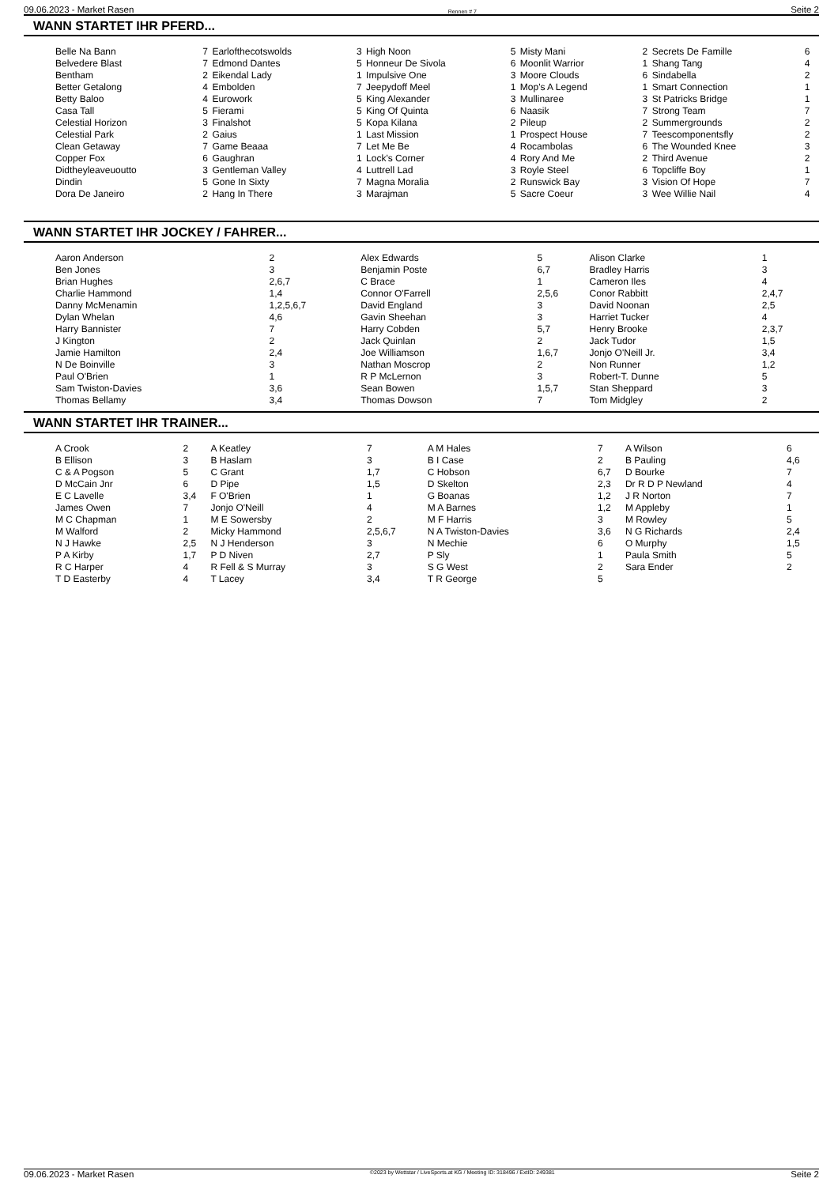09.06.2023 - Market Rasen Rennen # 7 Seite 2
WANN STARTET IHR PFERD...
| Belle Na Bann | 7 | Earlofthecotswolds | 3 | High Noon | 5 | Misty Mani | 2 | Secrets De Famille | 6 |
| Belvedere Blast | 7 | Edmond Dantes | 5 | Honneur De Sivola | 6 | Moonlit Warrior | 1 | Shang Tang | 4 |
| Bentham | 2 | Eikendal Lady | 1 | Impulsive One | 3 | Moore Clouds | 6 | Sindabella | 2 |
| Better Getalong | 4 | Embolden | 7 | Jeepydoff Meel | 1 | Mop's A Legend | 1 | Smart Connection | 1 |
| Betty Baloo | 4 | Eurowork | 5 | King Alexander | 3 | Mullinaree | 3 | St Patricks Bridge | 1 |
| Casa Tall | 5 | Fierami | 5 | King Of Quinta | 6 | Naasik | 7 | Strong Team | 7 |
| Celestial Horizon | 3 | Finalshot | 5 | Kopa Kilana | 2 | Pileup | 2 | Summergrounds | 2 |
| Celestial Park | 2 | Gaius | 1 | Last Mission | 1 | Prospect House | 7 | Teescomponentsfly | 2 |
| Clean Getaway | 7 | Game Beaaa | 7 | Let Me Be | 4 | Rocambolas | 6 | The Wounded Knee | 3 |
| Copper Fox | 6 | Gaughran | 1 | Lock's Corner | 4 | Rory And Me | 2 | Third Avenue | 2 |
| Didtheyleaveuoutto | 3 | Gentleman Valley | 4 | Luttrell Lad | 3 | Royle Steel | 6 | Topcliffe Boy | 1 |
| Dindin | 5 | Gone In Sixty | 7 | Magna Moralia | 2 | Runswick Bay | 3 | Vision Of Hope | 7 |
| Dora De Janeiro | 2 | Hang In There | 3 | Marajman | 5 | Sacre Coeur | 3 | Wee Willie Nail | 4 |
WANN STARTET IHR JOCKEY / FAHRER...
| Aaron Anderson | 2 | Alex Edwards | 5 | Alison Clarke | 1 |
| Ben Jones | 3 | Benjamin Poste | 6,7 | Bradley Harris | 3 |
| Brian Hughes | 2,6,7 | C Brace | 1 | Cameron Iles | 4 |
| Charlie Hammond | 1,4 | Connor O'Farrell | 2,5,6 | Conor Rabbitt | 2,4,7 |
| Danny McMenamin | 1,2,5,6,7 | David England | 3 | David Noonan | 2,5 |
| Dylan Whelan | 4,6 | Gavin Sheehan | 3 | Harriet Tucker | 4 |
| Harry Bannister | 7 | Harry Cobden | 5,7 | Henry Brooke | 2,3,7 |
| J Kington | 2 | Jack Quinlan | 2 | Jack Tudor | 1,5 |
| Jamie Hamilton | 2,4 | Joe Williamson | 1,6,7 | Jonjo O'Neill Jr. | 3,4 |
| N De Boinville | 3 | Nathan Moscrop | 2 | Non Runner | 1,2 |
| Paul O'Brien | 1 | R P McLernon | 3 | Robert-T. Dunne | 5 |
| Sam Twiston-Davies | 3,6 | Sean Bowen | 1,5,7 | Stan Sheppard | 3 |
| Thomas Bellamy | 3,4 | Thomas Dowson | 7 | Tom Midgley | 2 |
WANN STARTET IHR TRAINER...
| A Crook | 2 | A Keatley | 7 | A M Hales | 7 | A Wilson | 6 |
| B Ellison | 3 | B Haslam | 3 | B I Case | 2 | B Pauling | 4,6 |
| C & A Pogson | 5 | C Grant | 1,7 | C Hobson | 6,7 | D Bourke | 7 |
| D McCain Jnr | 6 | D Pipe | 1,5 | D Skelton | 2,3 | Dr R D P Newland | 4 |
| E C Lavelle | 3,4 | F O'Brien | 1 | G Boanas | 1,2 | J R Norton | 7 |
| James Owen | 7 | Jonjo O'Neill | 4 | M A Barnes | 1,2 | M Appleby | 1 |
| M C Chapman | 1 | M E Sowersby | 2 | M F Harris | 3 | M Rowley | 5 |
| M Walford | 2 | Micky Hammond | 2,5,6,7 | N A Twiston-Davies | 3,6 | N G Richards | 2,4 |
| N J Hawke | 2,5 | N J Henderson | 3 | N Mechie | 6 | O Murphy | 1,5 |
| P A Kirby | 1,7 | P D Niven | 2,7 | P Sly | 1 | Paula Smith | 5 |
| R C Harper | 4 | R Fell & S Murray | 3 | S G West | 2 | Sara Ender | 2 |
| T D Easterby | 4 | T Lacey | 3,4 | T R George | 5 | | |
09.06.2023 - Market Rasen ©2023 by Wettstar / LiveSports.at KG / Meeting ID: 318496 / ExtID: 249381 Seite 2